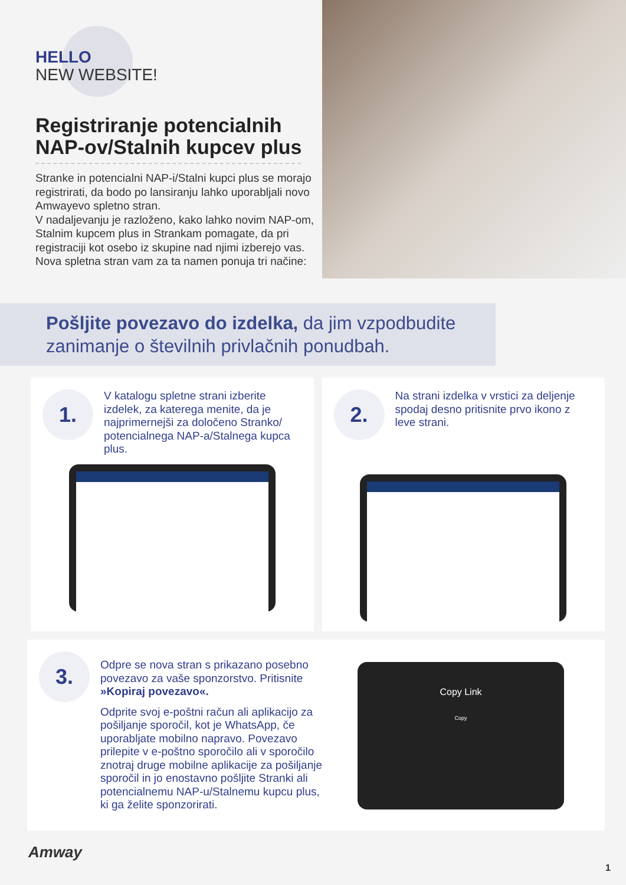HELLO
NEW WEBSITE!
Registriranje potencialnih NAP-ov/Stalnih kupcev plus
Stranke in potencialni NAP-i/Stalni kupci plus se morajo registrirati, da bodo po lansiranju lahko uporabljali novo Amwayevo spletno stran.
V nadaljevanju je razloženo, kako lahko novim NAP-om, Stalnim kupcem plus in Strankam pomagate, da pri registraciji kot osebo iz skupine nad njimi izberejo vas. Nova spletna stran vam za ta namen ponuja tri načine:
Pošljite povezavo do izdelka, da jim vzpodbudite zanimanje o številnih privlačnih ponudbah.
1.
V katalogu spletne strani izberite izdelek, za katerega menite, da je najprimernejši za določeno Stranko/ potencialnega NAP-a/Stalnega kupca plus.
2.
Na strani izdelka v vrstici za deljenje spodaj desno pritisnite prvo ikono z leve strani.
3.
Odpre se nova stran s prikazano posebno povezavo za vaše sponzorstvo. Pritisnite »Kopiraj povezavo«.
Odprite svoj e-poštni račun ali aplikacijo za pošiljanje sporočil, kot je WhatsApp, če uporabljate mobilno napravo. Povezavo prilepite v e-poštno sporočilo ali v sporočilo znotraj druge mobilne aplikacije za pošiljanje sporočil in jo enostavno pošljite Stranki ali potencialnemu NAP-u/Stalnemu kupcu plus, ki ga želite sponzorirati.
Copy Link
Copy
Amway
1